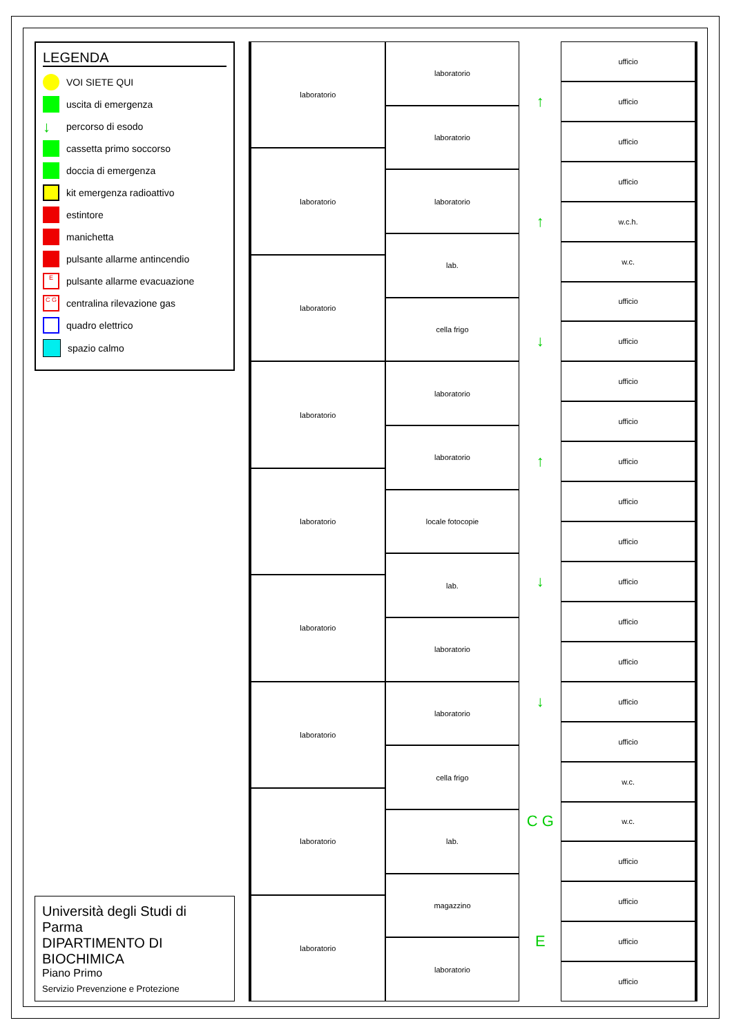LEGENDA
VOI SIETE QUI
uscita di emergenza
↓ percorso di esodo
cassetta primo soccorso
doccia di emergenza
kit emergenza radioattivo
estintore
manichetta
pulsante allarme antincendio
Epulsante allarme evacuazione
C G centralina rilevazione gas
quadro elettrico
spazio calmo
Università degli Studi di Parma
DIPARTIMENTO DI BIOCHIMICA
Piano Primo
Servizio Prevenzione e Protezione
laboratorio
laboratorio
laboratorio
laboratorio
laboratorio
laboratorio
laboratorio
laboratorio
laboratorio
laboratorio
laboratorio
laboratorio
lab.
cella frigo
laboratorio
laboratorio
locale fotocopie
lab.
laboratorio
laboratorio
cella frigo
lab.
magazzino
laboratorio
↑
↑
↓
↑
↓
↓
C G
E
ufficio
ufficio
ufficio
ufficio
w.c.h.
w.c.
ufficio
ufficio
ufficio
ufficio
ufficio
ufficio
ufficio
ufficio
ufficio
ufficio
ufficio
ufficio
w.c.
w.c.
ufficio
ufficio
ufficio
ufficio